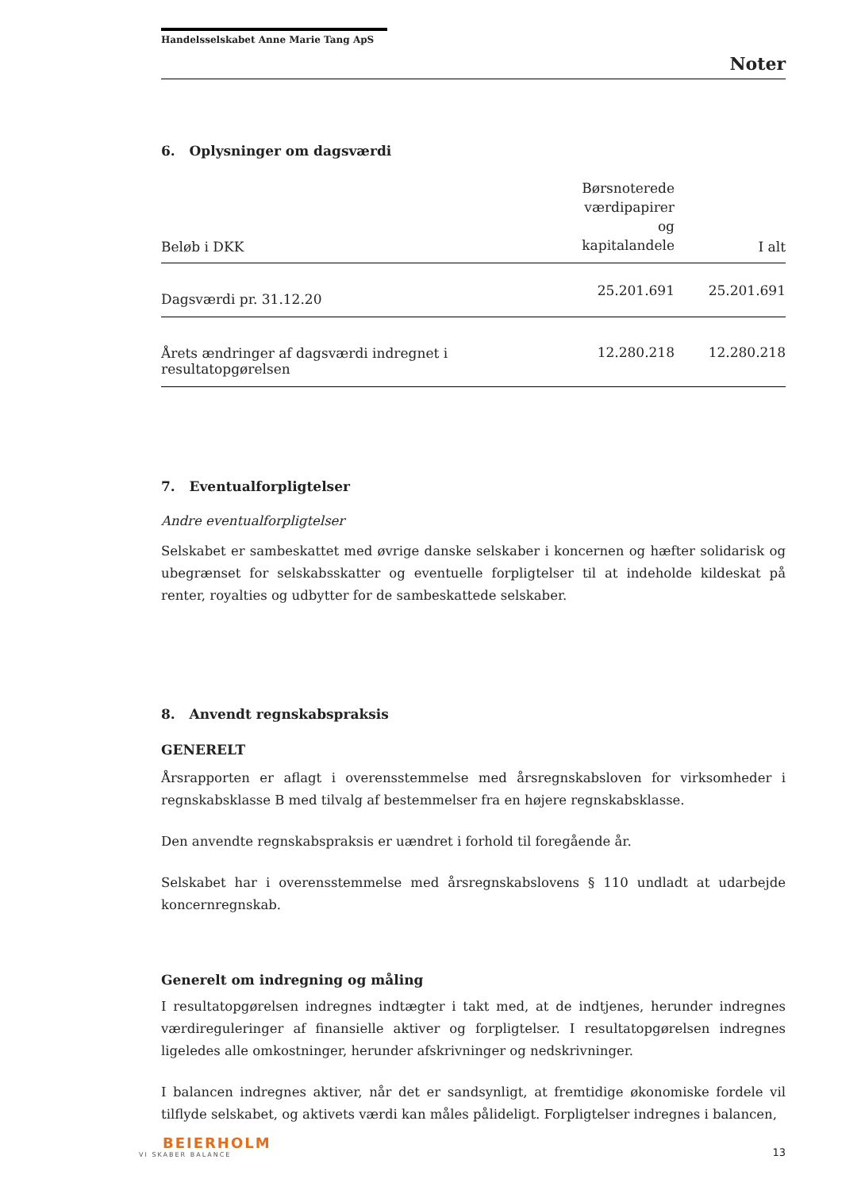Handelsselskabet Anne Marie Tang ApS
Noter
6. Oplysninger om dagsværdi
| Beløb i DKK | Børsnoterede værdipapirer og kapitalandele | I alt |
| --- | --- | --- |
| Dagsværdi pr. 31.12.20 | 25.201.691 | 25.201.691 |
| Årets ændringer af dagsværdi indregnet i resultatopgørelsen | 12.280.218 | 12.280.218 |
7. Eventualforpligtelser
Andre eventualforpligtelser
Selskabet er sambeskattet med øvrige danske selskaber i koncernen og hæfter solidarisk og ubegrænset for selskabsskatter og eventuelle forpligtelser til at indeholde kildeskat på renter, royalties og udbytter for de sambeskattede selskaber.
8. Anvendt regnskabspraksis
GENERELT
Årsrapporten er aflagt i overensstemmelse med årsregnskabsloven for virksomheder i regnskabsklasse B med tilvalg af bestemmelser fra en højere regnskabsklasse.
Den anvendte regnskabspraksis er uændret i forhold til foregående år.
Selskabet har i overensstemmelse med årsregnskabslovens § 110 undladt at udarbejde koncernregnskab.
Generelt om indregning og måling
I resultatopgørelsen indregnes indtægter i takt med, at de indtjenes, herunder indregnes værdireguleringer af finansielle aktiver og forpligtelser. I resultatopgørelsen indregnes ligeledes alle omkostninger, herunder afskrivninger og nedskrivninger.
I balancen indregnes aktiver, når det er sandsynligt, at fremtidige økonomiske fordele vil tilflyde selskabet, og aktivets værdi kan måles pålideligt. Forpligtelser indregnes i balancen,
BEIERHOLM
VI SKABER BALANCE
13